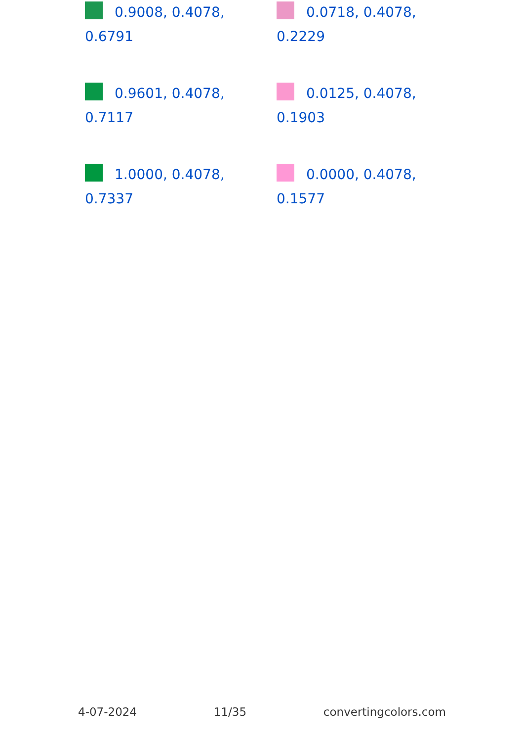0.9008, 0.4078, 0.6791 0.0718, 0.4078, 0.2229
0.9601, 0.4078, 0.7117 0.0125, 0.4078, 0.1903
1.0000, 0.4078, 0.7337 0.0000, 0.4078, 0.1577
4-07-2024 11/35 convertingcolors.com